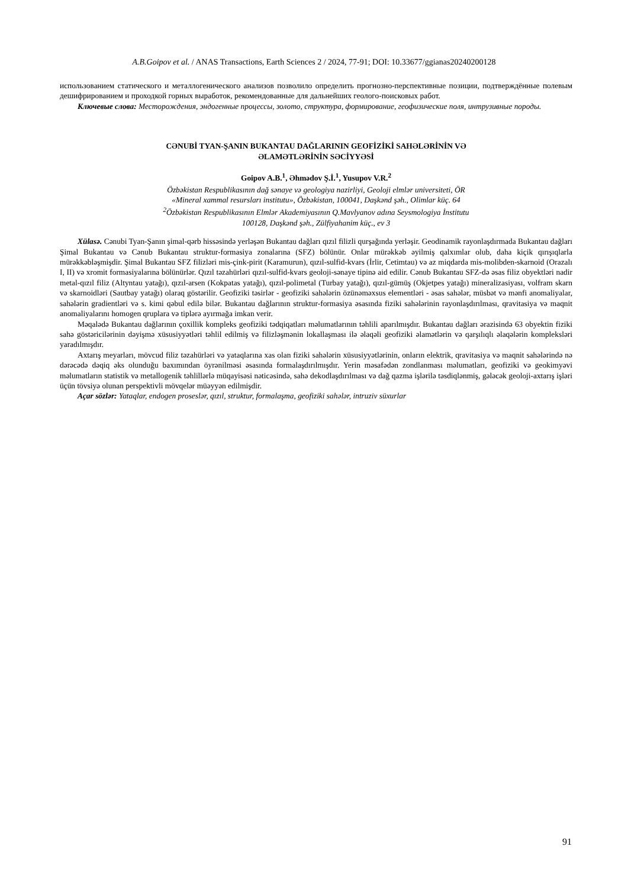A.B.Goipov et al. / ANAS Transactions, Earth Sciences 2 / 2024, 77-91; DOI: 10.33677/ggianas20240200128
использованием статического и металлогенического анализов позволило определить прогнозно-перспективные позиции, подтверждённые полевым дешифрированием и проходкой горных выработок, рекомендованные для дальнейших геолого-поисковых работ.
Ключевые слова: Месторождения, эндогенные процессы, золото, структура, формирование, геофизические поля, интрузивные породы.
CƏNUBİ TYAN-ŞANIN BUKANTAU DAĞLARININ GEOFİZİKİ SAHƏLƏRİNİN VƏ
ƏLAMƏTLƏRİNİN SƏCİYYƏSİ
Goipov A.B.<sup>1</sup>, Əhmədov Ş.İ.<sup>1</sup>, Yusupov V.R.<sup>2</sup>
Özbəkistan Respublikasının dağ sənaye və geologiya nazirliyi, Geoloji elmlər universiteti, ÖR
«Mineral xammal resursları institutu», Özbəkistan, 100041, Daşkənd şəh., Olimlar küç. 64
<sup>2</sup> Özbəkistan Respublikasının Elmlər Akademiyasının Q.Mavlyanov adına Seysmologiya İnstitutu
100128, Daşkənd şəh., Zülfiyahanim küç., ev 3
Xülasə. Cənubi Tyan-Şanın şimal-qərb hissəsində yerləşən Bukantau dağları qızıl filizli qurşağında yerləşir. Geodinamik rayonlaşdırmada Bukantau dağları Şimal Bukantau və Cənub Bukantau struktur-formasiya zonalarına (SFZ) bölünür. Onlar mürəkkəb əyilmiş qalxımlar olub, daha kiçik qırışıqlarla mürəkkəbləşmişdir. Şimal Bukantau SFZ filizləri mis-çink-pirit (Karamurun), qızıl-sulfid-kvars (İrlir, Cetimtau) və az miqdarda mis-molibden-skarnoid (Orazalı I, II) və xromit formasiyalarına bölünürlər. Qızıl təzahürləri qızıl-sulfid-kvars geoloji-sənaye tipinə aid edilir. Cənub Bukantau SFZ-də əsas filiz obyektləri nadir metal-qızıl filiz (Altyntau yatağı), qızıl-arsen (Kokpatas yatağı), qızıl-polimetal (Turbay yatağı), qızıl-gümüş (Okjetpes yatağı) mineralizasiyası, volfram skarn və skarnoidləri (Sautbay yatağı) olaraq göstərilir. Geofiziki təsirlər - geofiziki sahələrin özünəməxsus elementləri - əsas sahələr, müsbət və mənfi anomaliyalar, sahələrin gradientləri və s. kimi qəbul edilə bilər. Bukantau dağlarının struktur-formasiya əsasında fiziki sahələrinin rayonlaşdırılması, qravitasiya və maqnit anomaliyalarını homogen qruplara və tiplərə ayırmağa imkan verir.
Məqalədə Bukantau dağlarının çoxillik kompleks geofiziki tədqiqatları məlumatlarının təhlili aparılmışdır. Bukantau dağları ərazisində 63 obyektin fiziki sahə göstəricilərinin dəyişmə xüsusiyyətləri təhlil edilmiş və filizləşmənin lokallaşması ilə əlaqəli geofiziki əlamətlərin və qarşılıqlı əlaqələrin kompleksləri yaradılmışdır.
Axtarış meyarları, mövcud filiz təzahürləri və yataqlarına xas olan fiziki sahələrin xüsusiyyətlərinin, onların elektrik, qravitasiya və maqnit sahələrində nə dərəcədə dəqiq əks olunduğu baxımından öyrənilməsi əsasında formalaşdırılmışdır. Yerin məsafədən zondlanması məlumatları, geofiziki və geokimyəvi məlumatların statistik və metallogenik təhlillərlə müqayisəsi nəticəsində, sahə dekodlaşdırılması və dağ qazma işlərilə təsdiqlənmiş, gələcək geoloji-axtarış işləri üçün tövsiyə olunan perspektivli mövqelər müəyyən edilmişdir.
Açar sözlər: Yataqlar, endogen proseslər, qızıl, struktur, formalaşma, geofiziki sahələr, intruziv süxurlar
91